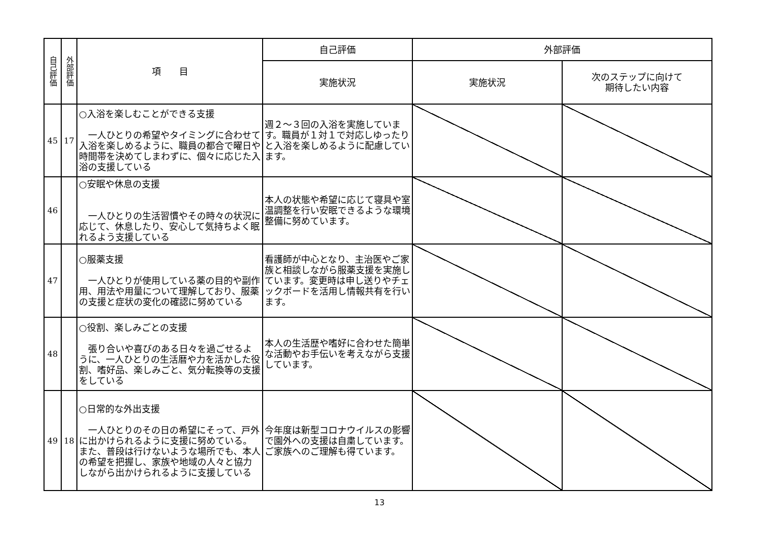| 自己評価 | 外部評価 | 項 目 | 自己評価 | 外部評価 | |
| --- | --- | --- | --- | --- | --- |
| | | | 実施状況 | 実施状況 | 次のステップに向けて 期待したい内容 |
| 45 | 17 | ○入浴を楽しむことができる支援 一人ひとりの希望やタイミングに合わせて入浴を楽しめるように、職員の都合で曜日や時間帯を決めてしまわずに、個々に応じた入浴の支援している | 週２～３回の入浴を実施しています。職員が１対１で対応しゆったりと入浴を楽しめるように配慮しています。 | | |
| 46 | | ○安眠や休息の支援 一人ひとりの生活習慣やその時々の状況に応じて、休息したり、安心して気持ちよく眠れるよう支援している | 本人の状態や希望に応じて寝具や室温調整を行い安眠できるような環境整備に努めています。 | | |
| 47 | | ○服薬支援 一人ひとりが使用している薬の目的や副作用、用法や用量について理解しており、服薬の支援と症状の変化の確認に努めている | 看護師が中心となり、主治医やご家族と相談しながら服薬支援を実施しています。変更時は申し送りやチェックボードを活用し情報共有を行います。 | | |
| 48 | | ○役割、楽しみごとの支援 張り合いや喜びのある日々を過ごせるように、一人ひとりの生活暦や力を活かした役割、嗜好品、楽しみごと、気分転換等の支援をしている | 本人の生活歴や嗜好に合わせた簡単な活動やお手伝いを考えながら支援しています。 | | |
| 49 | 18 | ○日常的な外出支援 一人ひとりのその日の希望にそって、戸外に出かけられるように支援に努めている。また、普段は行けないような場所でも、本人の希望を把握し、家族や地域の人々と協力しながら出かけられるように支援している | 今年度は新型コロナウイルスの影響で園外への支援は自粛しています。ご家族へのご理解も得ています。 | | |
13